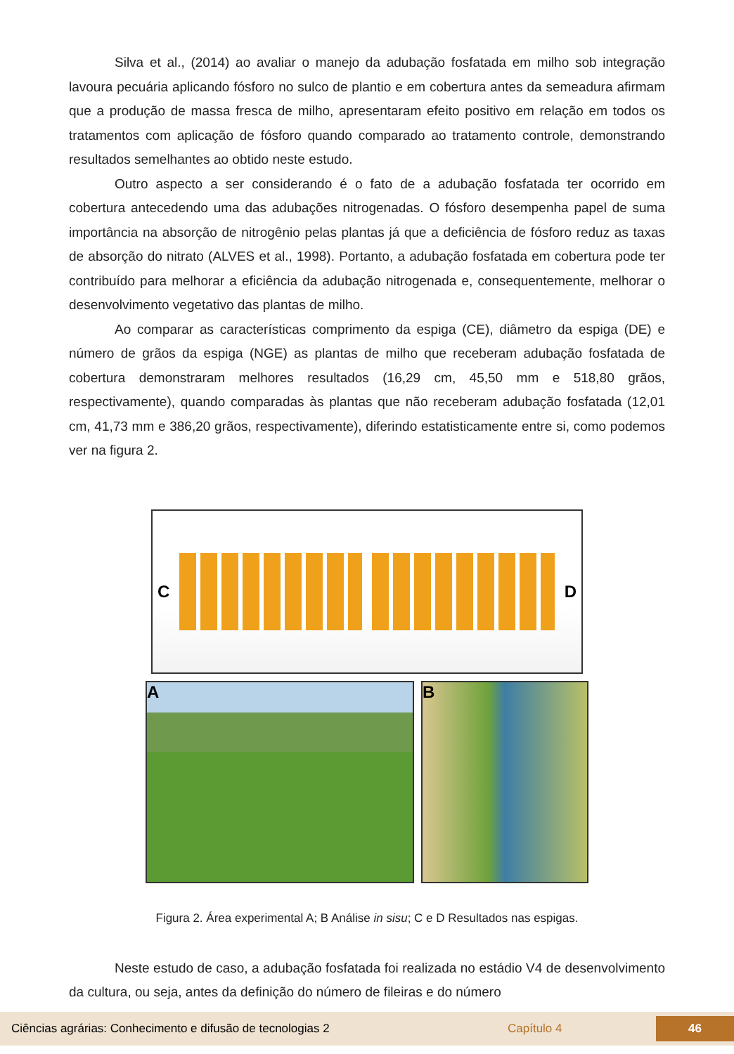Silva et al., (2014) ao avaliar o manejo da adubação fosfatada em milho sob integração lavoura pecuária aplicando fósforo no sulco de plantio e em cobertura antes da semeadura afirmam que a produção de massa fresca de milho, apresentaram efeito positivo em relação em todos os tratamentos com aplicação de fósforo quando comparado ao tratamento controle, demonstrando resultados semelhantes ao obtido neste estudo.
Outro aspecto a ser considerando é o fato de a adubação fosfatada ter ocorrido em cobertura antecedendo uma das adubações nitrogenadas. O fósforo desempenha papel de suma importância na absorção de nitrogênio pelas plantas já que a deficiência de fósforo reduz as taxas de absorção do nitrato (ALVES et al., 1998). Portanto, a adubação fosfatada em cobertura pode ter contribuído para melhorar a eficiência da adubação nitrogenada e, consequentemente, melhorar o desenvolvimento vegetativo das plantas de milho.
Ao comparar as características comprimento da espiga (CE), diâmetro da espiga (DE) e número de grãos da espiga (NGE) as plantas de milho que receberam adubação fosfatada de cobertura demonstraram melhores resultados (16,29 cm, 45,50 mm e 518,80 grãos, respectivamente), quando comparadas às plantas que não receberam adubação fosfatada (12,01 cm, 41,73 mm e 386,20 grãos, respectivamente), diferindo estatisticamente entre si, como podemos ver na figura 2.
C D
A B
Figura 2. Área experimental A; B Análise in sisu; C e D Resultados nas espigas.
Neste estudo de caso, a adubação fosfatada foi realizada no estádio V4 de desenvolvimento da cultura, ou seja, antes da definição do número de fileiras e do número
Ciências agrárias: Conhecimento e difusão de tecnologias 2 Capítulo 4 46